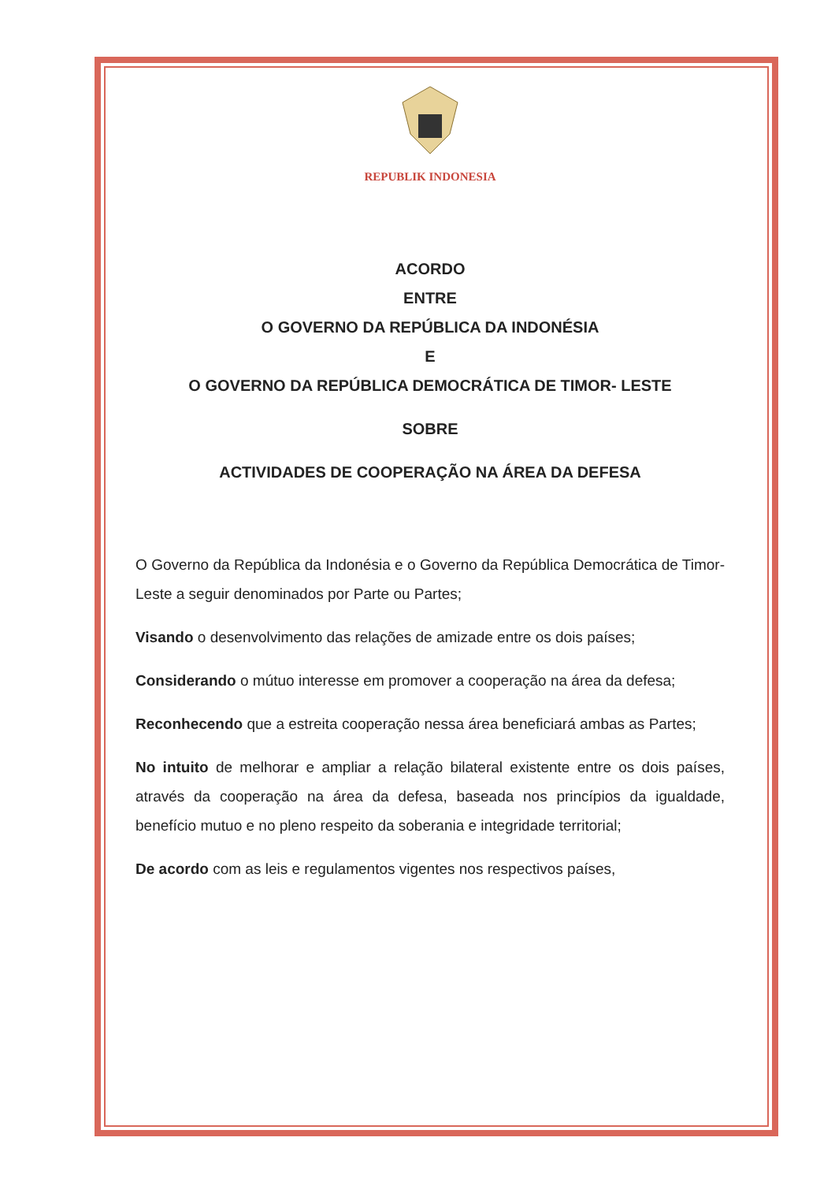REPUBLIK INDONESIA
ACORDO
ENTRE
O GOVERNO DA REPÚBLICA DA INDONÉSIA
E
O GOVERNO DA REPÚBLICA DEMOCRÁTICA DE TIMOR- LESTE
SOBRE
ACTIVIDADES DE COOPERAÇÃO NA ÁREA DA DEFESA
O Governo da República da Indonésia e o Governo da República Democrática de Timor-Leste a seguir denominados por Parte ou Partes;
Visando o desenvolvimento das relações de amizade entre os dois países;
Considerando o mútuo interesse em promover a cooperação na área da defesa;
Reconhecendo que a estreita cooperação nessa área beneficiará ambas as Partes;
No intuito de melhorar e ampliar a relação bilateral existente entre os dois países, através da cooperação na área da defesa, baseada nos princípios da igualdade, benefício mutuo e no pleno respeito da soberania e integridade territorial;
De acordo com as leis e regulamentos vigentes nos respectivos países,